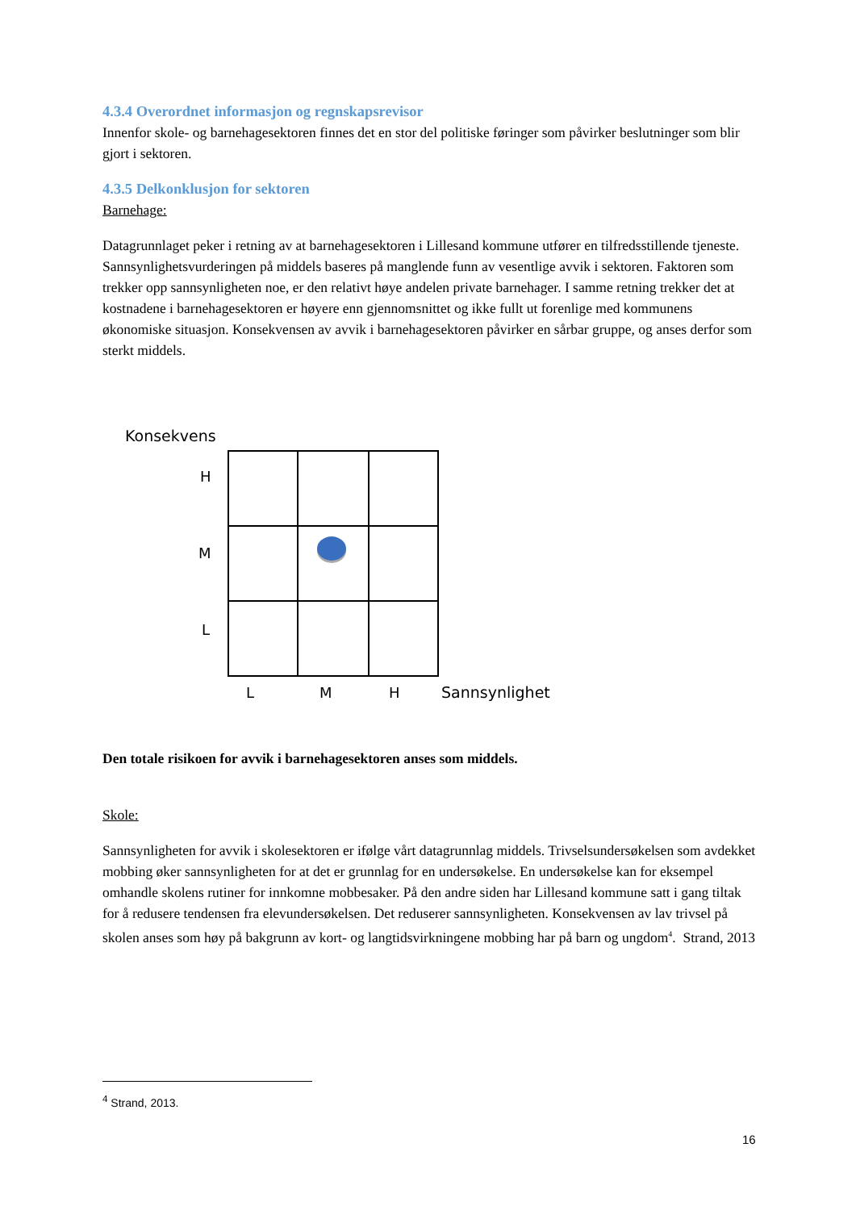4.3.4 Overordnet informasjon og regnskapsrevisor
Innenfor skole- og barnehagesektoren finnes det en stor del politiske føringer som påvirker beslutninger som blir gjort i sektoren.
4.3.5 Delkonklusjon for sektoren
Barnehage:
Datagrunnlaget peker i retning av at barnehagesektoren i Lillesand kommune utfører en tilfredsstillende tjeneste. Sannsynlighetsvurderingen på middels baseres på manglende funn av vesentlige avvik i sektoren. Faktoren som trekker opp sannsynligheten noe, er den relativt høye andelen private barnehager. I samme retning trekker det at kostnadene i barnehagesektoren er høyere enn gjennomsnittet og ikke fullt ut forenlige med kommunens økonomiske situasjon. Konsekvensen av avvik i barnehagesektoren påvirker en sårbar gruppe, og anses derfor som sterkt middels.
Konsekvens
H
M
L
L
M
H
Sannsynlighet
Den totale risikoen for avvik i barnehagesektoren anses som middels.
Skole:
Sannsynligheten for avvik i skolesektoren er ifølge vårt datagrunnlag middels. Trivselsundersøkelsen som avdekket mobbing øker sannsynligheten for at det er grunnlag for en undersøkelse. En undersøkelse kan for eksempel omhandle skolens rutiner for innkomne mobbesaker. På den andre siden har Lillesand kommune satt i gang tiltak for å redusere tendensen fra elevundersøkelsen. Det reduserer sannsynligheten. Konsekvensen av lav trivsel på skolen anses som høy på bakgrunn av kort- og langtidsvirkningene mobbing har på barn og ungdom<sup>4</sup>. Strand, 2013
<sup>4</sup> Strand, 2013.
16